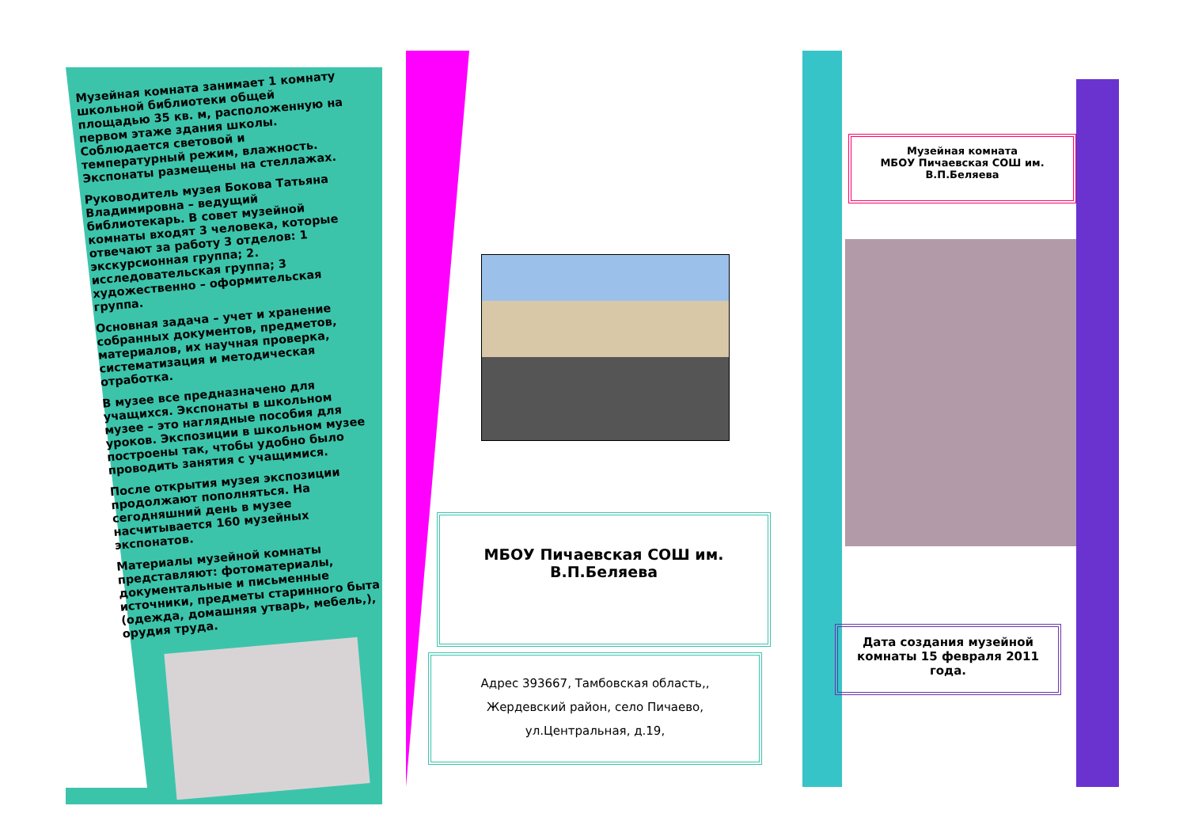Музейная комната занимает 1 комнату школьной библиотеки общей площадью 35 кв. м, расположенную на первом этаже здания школы. Соблюдается световой и температурный режим, влажность. Экспонаты размещены на стеллажах.
Руководитель музея Бокова Татьяна Владимировна – ведущий библиотекарь. В совет музейной комнаты входят 3 человека, которые отвечают за работу 3 отделов: 1 экскурсионная группа; 2. исследовательская группа; 3 художественно – оформительская группа.
Основная задача – учет и хранение собранных документов, предметов, материалов, их научная проверка, систематизация и методическая отработка.
В музее все предназначено для учащихся. Экспонаты в школьном музее – это наглядные пособия для уроков. Экспозиции в школьном музее построены так, чтобы удобно было проводить занятия с учащимися.
После открытия музея экспозиции продолжают пополняться. На сегодняшний день в музее насчитывается 160 музейных экспонатов.
Материалы музейной комнаты представляют: фотоматериалы, документальные и письменные источники, предметы старинного быта (одежда, домашняя утварь, мебель,), орудия труда.
МБОУ Пичаевская СОШ им.
В.П.Беляева
Адрес 393667, Тамбовская область,,
Жердевский район, село Пичаево,
ул.Центральная, д.19,
Музейная комната
МБОУ Пичаевская СОШ им.
В.П.Беляева
Дата создания музейной комнаты 15 февраля 2011 года.